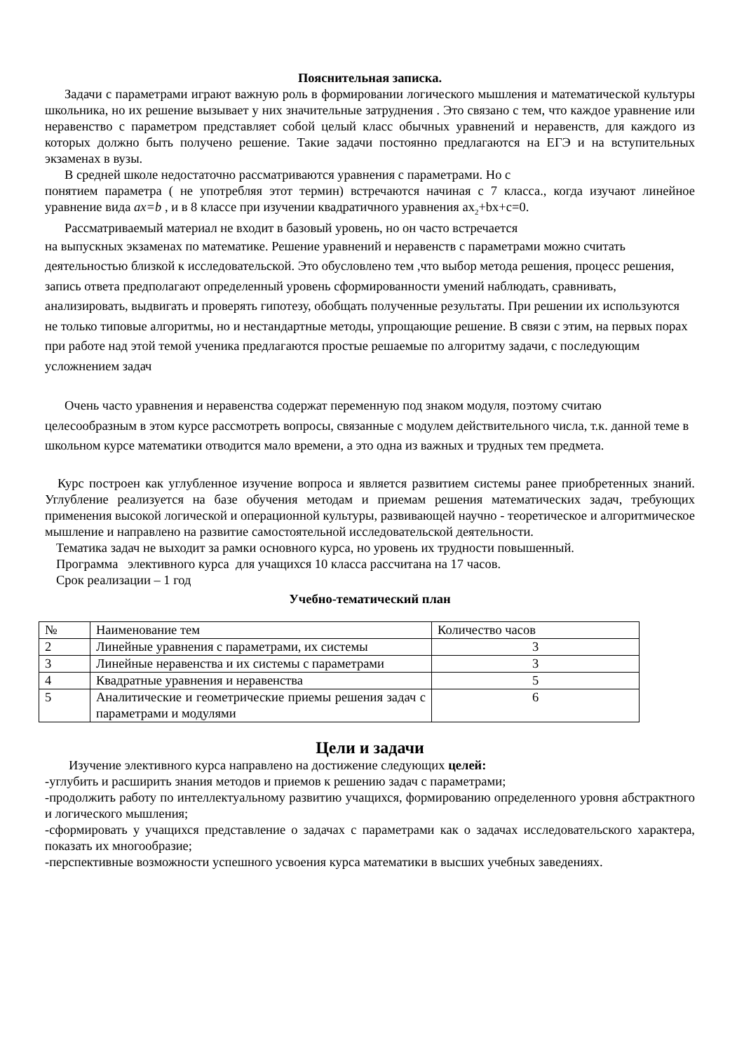Пояснительная записка.
Задачи с параметрами играют важную роль в формировании логического мышления и математической культуры школьника, но их решение вызывает у них значительные затруднения . Это связано с тем, что каждое уравнение или неравенство с параметром представляет собой целый класс обычных уравнений и неравенств, для каждого из которых должно быть получено решение. Такие задачи постоянно предлагаются на ЕГЭ и на вступительных экзаменах в вузы.
В средней школе недостаточно рассматриваются уравнения с параметрами. Но с
понятием параметра ( не употребляя этот термин) встречаются начиная с 7 класса., когда изучают линейное уравнение вида ax=b , и в 8 классе при изучении квадратичного уравнения ax<sub>2</sub>+bx+c=0.
Рассматриваемый материал не входит в базовый уровень, но он часто встречается
на выпускных экзаменах по математике. Решение уравнений и неравенств с параметрами можно считать деятельностью близкой к исследовательской. Это обусловлено тем ,что выбор метода решения, процесс решения, запись ответа предполагают определенный уровень сформированности умений наблюдать, сравнивать, анализировать, выдвигать и проверять гипотезу, обобщать полученные результаты. При решении их используются не только типовые алгоритмы, но и нестандартные методы, упрощающие решение. В связи с этим, на первых порах при работе над этой темой ученика предлагаются простые решаемые по алгоритму задачи, с последующим усложнением задач
Очень часто уравнения и неравенства содержат переменную под знаком модуля, поэтому считаю целесообразным в этом курсе рассмотреть вопросы, связанные с модулем действительного числа, т.к. данной теме в школьном курсе математики отводится мало времени, а это одна из важных и трудных тем предмета.
Курс построен как углубленное изучение вопроса и является развитием системы ранее приобретенных знаний. Углубление реализуется на базе обучения методам и приемам решения математических задач, требующих применения высокой логической и операционной культуры, развивающей научно - теоретическое и алгоритмическое мышление и направлено на развитие самостоятельной исследовательской деятельности.
Тематика задач не выходит за рамки основного курса, но уровень их трудности повышенный.
Программа элективного курса для учащихся 10 класса рассчитана на 17 часов.
Срок реализации – 1 год
Учебно-тематический план
| № | Наименование тем | Количество часов |
| 2 | Линейные уравнения с параметрами, их системы | 3 |
| 3 | Линейные неравенства и их системы с параметрами | 3 |
| 4 | Квадратные уравнения и неравенства | 5 |
| 5 | Аналитические и геометрические приемы решения задач с параметрами и модулями | 6 |
Цели и задачи
Изучение элективного курса направлено на достижение следующих целей:
-углубить и расширить знания методов и приемов к решению задач с параметрами;
-продолжить работу по интеллектуальному развитию учащихся, формированию определенного уровня абстрактного и логического мышления;
-сформировать у учащихся представление о задачах с параметрами как о задачах исследовательского характера, показать их многообразие;
-перспективные возможности успешного усвоения курса математики в высших учебных заведениях.